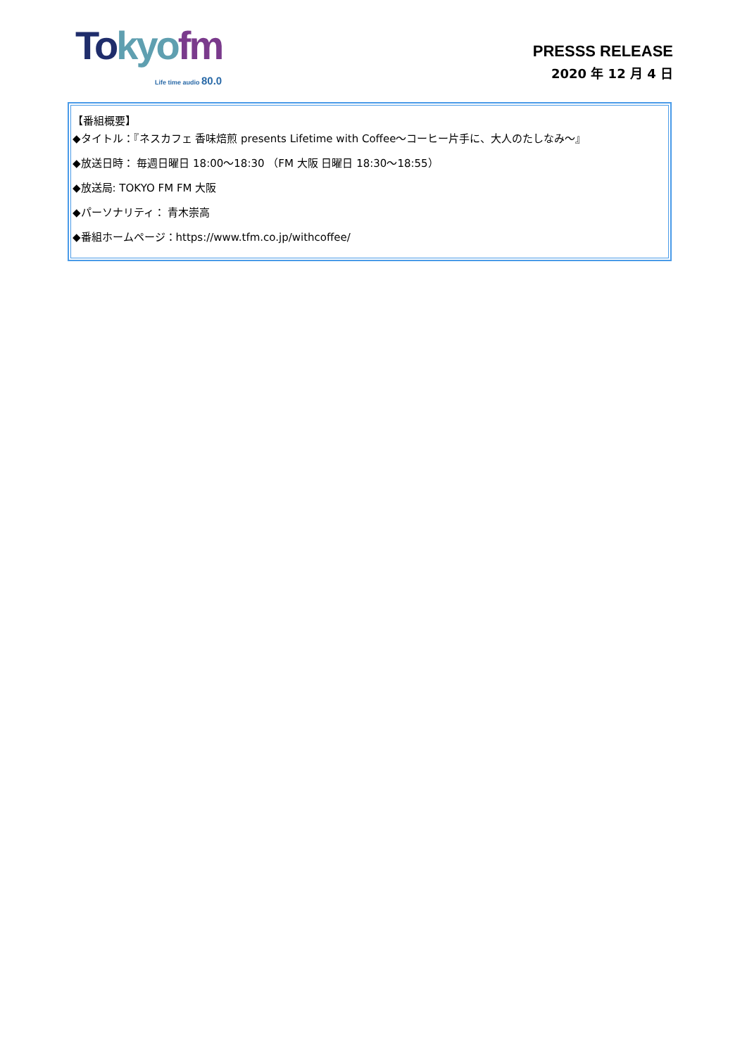To kyo fm
Life time audio 80.0
PRESSS RELEASE
2020 年 12 月 4 日
【番組概要】
◆タイトル：『ネスカフェ 香味焙煎 presents Lifetime with Coffee～コーヒー片手に、大人のたしなみ～』
◆放送日時： 毎週日曜日 18:00～18:30 （FM 大阪 日曜日 18:30～18:55）
◆放送局: TOKYO FM FM 大阪
◆パーソナリティ： 青木崇高
◆番組ホームページ：https://www.tfm.co.jp/withcoffee/